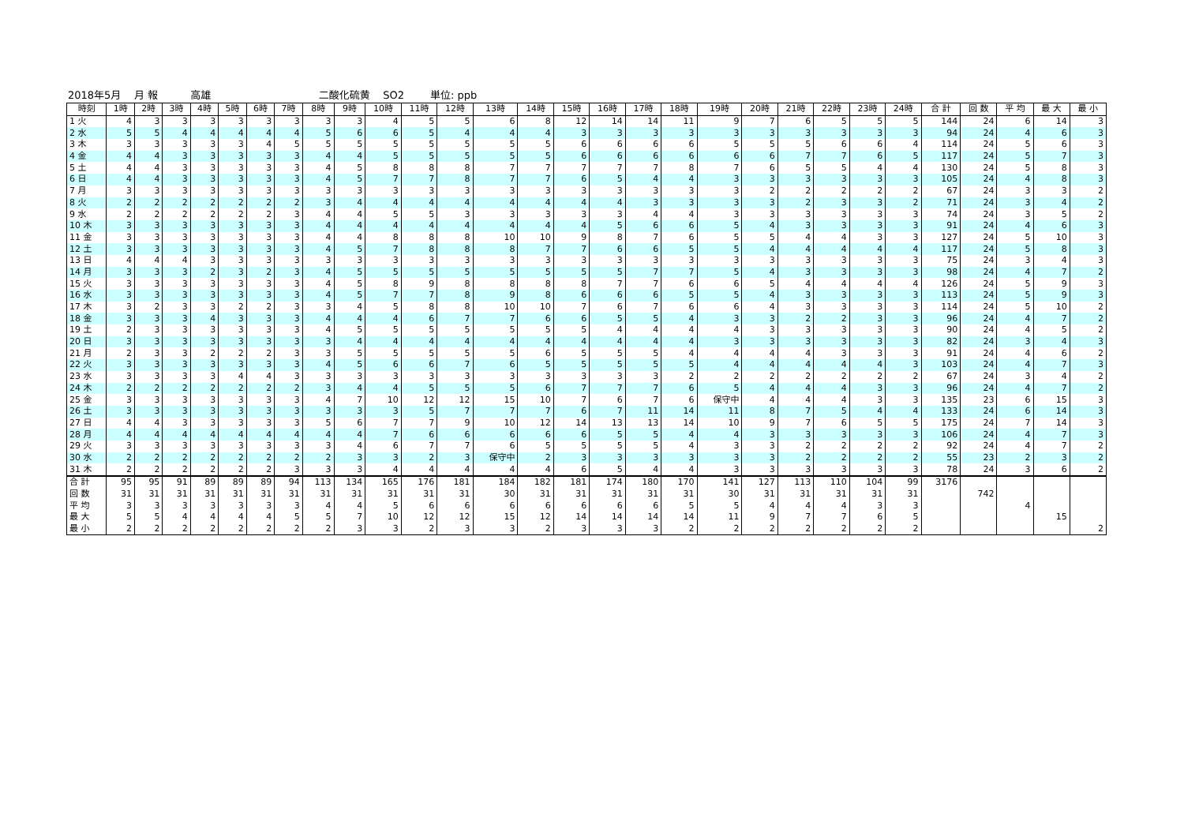2018年5月 月 報 高雄 二酸化硫黄 SO2 単位: ppb
| 時刻 | 1時 | 2時 | 3時 | 4時 | 5時 | 6時 | 7時 | 8時 | 9時 | 10時 | 11時 | 12時 | 13時 | 14時 | 15時 | 16時 | 17時 | 18時 | 19時 | 20時 | 21時 | 22時 | 23時 | 24時 | 合 計 | 回 数 | 平 均 | 最 大 | 最 小 |
| --- | --- | --- | --- | --- | --- | --- | --- | --- | --- | --- | --- | --- | --- | --- | --- | --- | --- | --- | --- | --- | --- | --- | --- | --- | --- | --- | --- | --- | --- |
| 1 火 | 4 | 3 | 3 | 3 | 3 | 3 | 3 | 3 | 3 | 4 | 5 | 5 | 6 | 8 | 12 | 14 | 14 | 11 | 9 | 7 | 6 | 5 | 5 | 5 | 144 | 24 | 6 | 14 | 3 |
| 2 水 | 5 | 5 | 4 | 4 | 4 | 4 | 4 | 5 | 6 | 6 | 5 | 4 | 4 | 4 | 3 | 3 | 3 | 3 | 3 | 3 | 3 | 3 | 3 | 3 | 94 | 24 | 4 | 6 | 3 |
| 3 木 | 3 | 3 | 3 | 3 | 3 | 4 | 5 | 5 | 5 | 5 | 5 | 5 | 5 | 5 | 6 | 6 | 6 | 6 | 5 | 5 | 5 | 6 | 6 | 4 | 114 | 24 | 5 | 6 | 3 |
| 4 金 | 4 | 4 | 3 | 3 | 3 | 3 | 3 | 4 | 4 | 5 | 5 | 5 | 5 | 5 | 6 | 6 | 6 | 6 | 6 | 6 | 7 | 7 | 6 | 5 | 117 | 24 | 5 | 7 | 3 |
| 5 土 | 4 | 4 | 3 | 3 | 3 | 3 | 3 | 4 | 5 | 8 | 8 | 8 | 7 | 7 | 7 | 7 | 7 | 8 | 7 | 6 | 5 | 5 | 4 | 4 | 130 | 24 | 5 | 8 | 3 |
| 6 日 | 4 | 4 | 3 | 3 | 3 | 3 | 3 | 4 | 5 | 7 | 7 | 8 | 7 | 7 | 6 | 5 | 4 | 4 | 3 | 3 | 3 | 3 | 3 | 3 | 105 | 24 | 4 | 8 | 3 |
| 7 月 | 3 | 3 | 3 | 3 | 3 | 3 | 3 | 3 | 3 | 3 | 3 | 3 | 3 | 3 | 3 | 3 | 3 | 3 | 3 | 2 | 2 | 2 | 2 | 2 | 67 | 24 | 3 | 3 | 2 |
| 8 火 | 2 | 2 | 2 | 2 | 2 | 2 | 2 | 3 | 4 | 4 | 4 | 4 | 4 | 4 | 4 | 4 | 3 | 3 | 3 | 3 | 2 | 3 | 3 | 2 | 71 | 24 | 3 | 4 | 2 |
| 9 水 | 2 | 2 | 2 | 2 | 2 | 2 | 3 | 4 | 4 | 5 | 5 | 3 | 3 | 3 | 3 | 3 | 4 | 4 | 3 | 3 | 3 | 3 | 3 | 3 | 74 | 24 | 3 | 5 | 2 |
| 10 木 | 3 | 3 | 3 | 3 | 3 | 3 | 3 | 4 | 4 | 4 | 4 | 4 | 4 | 4 | 4 | 5 | 6 | 6 | 5 | 4 | 3 | 3 | 3 | 3 | 91 | 24 | 4 | 6 | 3 |
| 11 金 | 3 | 3 | 3 | 3 | 3 | 3 | 3 | 4 | 4 | 8 | 8 | 8 | 10 | 10 | 9 | 8 | 7 | 6 | 5 | 5 | 4 | 4 | 3 | 3 | 127 | 24 | 5 | 10 | 3 |
| 12 土 | 3 | 3 | 3 | 3 | 3 | 3 | 3 | 4 | 5 | 7 | 8 | 8 | 8 | 7 | 7 | 6 | 6 | 5 | 5 | 4 | 4 | 4 | 4 | 4 | 117 | 24 | 5 | 8 | 3 |
| 13 日 | 4 | 4 | 4 | 3 | 3 | 3 | 3 | 3 | 3 | 3 | 3 | 3 | 3 | 3 | 3 | 3 | 3 | 3 | 3 | 3 | 3 | 3 | 3 | 3 | 75 | 24 | 3 | 4 | 3 |
| 14 月 | 3 | 3 | 3 | 2 | 3 | 2 | 3 | 4 | 5 | 5 | 5 | 5 | 5 | 5 | 5 | 5 | 7 | 7 | 5 | 4 | 3 | 3 | 3 | 3 | 98 | 24 | 4 | 7 | 2 |
| 15 火 | 3 | 3 | 3 | 3 | 3 | 3 | 3 | 4 | 5 | 8 | 9 | 8 | 8 | 8 | 8 | 7 | 7 | 6 | 6 | 5 | 4 | 4 | 4 | 4 | 126 | 24 | 5 | 9 | 3 |
| 16 水 | 3 | 3 | 3 | 3 | 3 | 3 | 3 | 4 | 5 | 7 | 7 | 8 | 9 | 8 | 6 | 6 | 6 | 5 | 5 | 4 | 3 | 3 | 3 | 3 | 113 | 24 | 5 | 9 | 3 |
| 17 木 | 3 | 2 | 3 | 3 | 2 | 2 | 3 | 3 | 4 | 5 | 8 | 8 | 10 | 10 | 7 | 6 | 7 | 6 | 6 | 4 | 3 | 3 | 3 | 3 | 114 | 24 | 5 | 10 | 2 |
| 18 金 | 3 | 3 | 3 | 4 | 3 | 3 | 3 | 4 | 4 | 4 | 6 | 7 | 7 | 6 | 6 | 5 | 5 | 4 | 3 | 3 | 2 | 2 | 3 | 3 | 96 | 24 | 4 | 7 | 2 |
| 19 土 | 2 | 3 | 3 | 3 | 3 | 3 | 3 | 4 | 5 | 5 | 5 | 5 | 5 | 5 | 5 | 4 | 4 | 4 | 4 | 3 | 3 | 3 | 3 | 3 | 90 | 24 | 4 | 5 | 2 |
| 20 日 | 3 | 3 | 3 | 3 | 3 | 3 | 3 | 3 | 4 | 4 | 4 | 4 | 4 | 4 | 4 | 4 | 4 | 4 | 3 | 3 | 3 | 3 | 3 | 3 | 82 | 24 | 3 | 4 | 3 |
| 21 月 | 2 | 3 | 3 | 2 | 2 | 2 | 3 | 3 | 5 | 5 | 5 | 5 | 5 | 6 | 5 | 5 | 5 | 4 | 4 | 4 | 4 | 3 | 3 | 3 | 91 | 24 | 4 | 6 | 2 |
| 22 火 | 3 | 3 | 3 | 3 | 3 | 3 | 3 | 4 | 5 | 6 | 6 | 7 | 6 | 5 | 5 | 5 | 5 | 5 | 4 | 4 | 4 | 4 | 4 | 3 | 103 | 24 | 4 | 7 | 3 |
| 23 水 | 3 | 3 | 3 | 3 | 4 | 4 | 3 | 3 | 3 | 3 | 3 | 3 | 3 | 3 | 3 | 3 | 3 | 2 | 2 | 2 | 2 | 2 | 2 | 2 | 67 | 24 | 3 | 4 | 2 |
| 24 木 | 2 | 2 | 2 | 2 | 2 | 2 | 2 | 3 | 4 | 4 | 5 | 5 | 5 | 6 | 7 | 7 | 7 | 6 | 5 | 4 | 4 | 4 | 3 | 3 | 96 | 24 | 4 | 7 | 2 |
| 25 金 | 3 | 3 | 3 | 3 | 3 | 3 | 3 | 4 | 7 | 10 | 12 | 12 | 15 | 10 | 7 | 6 | 7 | 6 | 保守中 | 4 | 4 | 4 | 3 | 3 | 135 | 23 | 6 | 15 | 3 |
| 26 土 | 3 | 3 | 3 | 3 | 3 | 3 | 3 | 3 | 3 | 3 | 5 | 7 | 7 | 7 | 6 | 7 | 11 | 14 | 11 | 8 | 7 | 5 | 4 | 4 | 133 | 24 | 6 | 14 | 3 |
| 27 日 | 4 | 4 | 3 | 3 | 3 | 3 | 3 | 5 | 6 | 7 | 7 | 9 | 10 | 12 | 14 | 13 | 13 | 14 | 10 | 9 | 7 | 6 | 5 | 5 | 175 | 24 | 7 | 14 | 3 |
| 28 月 | 4 | 4 | 4 | 4 | 4 | 4 | 4 | 4 | 4 | 7 | 6 | 6 | 6 | 6 | 6 | 5 | 5 | 4 | 4 | 3 | 3 | 3 | 3 | 3 | 106 | 24 | 4 | 7 | 3 |
| 29 火 | 3 | 3 | 3 | 3 | 3 | 3 | 3 | 3 | 4 | 6 | 7 | 7 | 6 | 5 | 5 | 5 | 5 | 4 | 3 | 3 | 2 | 2 | 2 | 2 | 92 | 24 | 4 | 7 | 2 |
| 30 水 | 2 | 2 | 2 | 2 | 2 | 2 | 2 | 2 | 3 | 3 | 2 | 3 | 保守中 | 2 | 3 | 3 | 3 | 3 | 3 | 3 | 2 | 2 | 2 | 2 | 55 | 23 | 2 | 3 | 2 |
| 31 木 | 2 | 2 | 2 | 2 | 2 | 2 | 3 | 3 | 3 | 4 | 4 | 4 | 4 | 4 | 6 | 5 | 4 | 4 | 3 | 3 | 3 | 3 | 3 | 3 | 78 | 24 | 3 | 6 | 2 |
| 合 計 | 95 | 95 | 91 | 89 | 89 | 89 | 94 | 113 | 134 | 165 | 176 | 181 | 184 | 182 | 181 | 174 | 180 | 170 | 141 | 127 | 113 | 110 | 104 | 99 | 3176 | | | | |
| 回 数 | 31 | 31 | 31 | 31 | 31 | 31 | 31 | 31 | 31 | 31 | 31 | 31 | 30 | 31 | 31 | 31 | 31 | 31 | 30 | 31 | 31 | 31 | 31 | 31 | | 742 | | | |
| 平 均 | 3 | 3 | 3 | 3 | 3 | 3 | 3 | 4 | 4 | 5 | 6 | 6 | 6 | 6 | 6 | 6 | 6 | 5 | 5 | 4 | 4 | 4 | 3 | 3 | | | 4 | | |
| 最 大 | 5 | 5 | 4 | 4 | 4 | 4 | 5 | 5 | 7 | 10 | 12 | 12 | 15 | 12 | 14 | 14 | 14 | 14 | 11 | 9 | 7 | 7 | 6 | 5 | | | | 15 | |
| 最 小 | 2 | 2 | 2 | 2 | 2 | 2 | 2 | 2 | 3 | 3 | 2 | 3 | 3 | 2 | 3 | 3 | 3 | 2 | 2 | 2 | 2 | 2 | 2 | 2 | | | | | 2 |